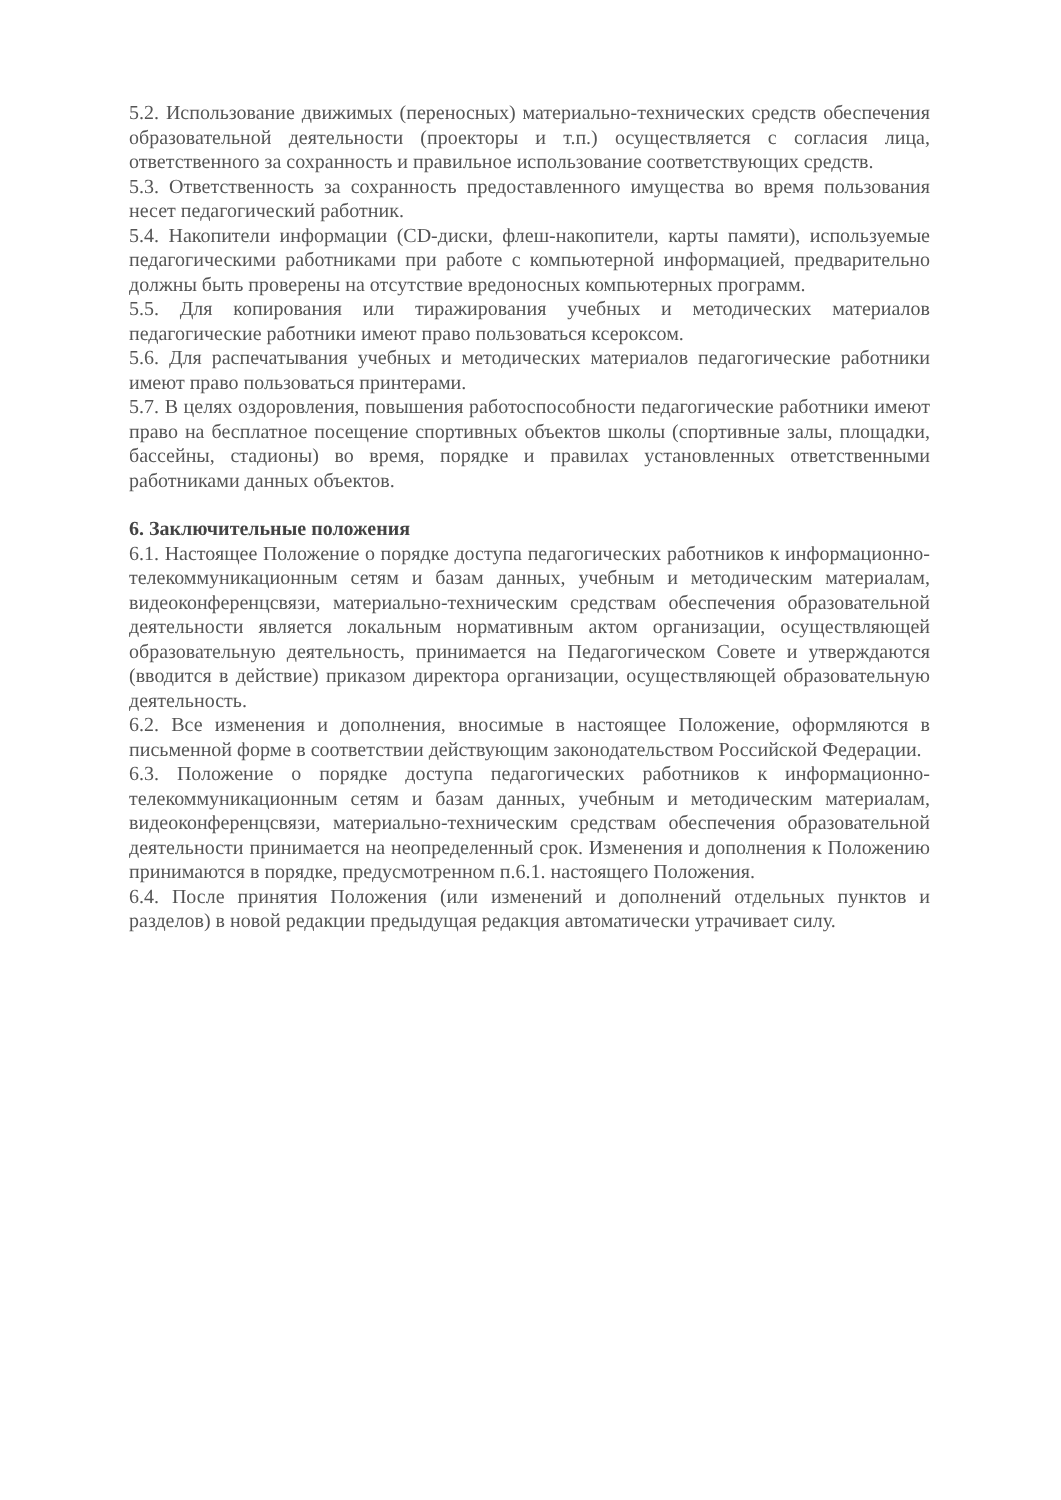5.2. Использование движимых (переносных) материально-технических средств обеспечения образовательной деятельности (проекторы и т.п.) осуществляется с согласия лица, ответственного за сохранность и правильное использование соответствующих средств.
5.3. Ответственность за сохранность предоставленного имущества во время пользования несет педагогический работник.
5.4. Накопители информации (CD-диски, флеш-накопители, карты памяти), используемые педагогическими работниками при работе с компьютерной информацией, предварительно должны быть проверены на отсутствие вредоносных компьютерных программ.
5.5. Для копирования или тиражирования учебных и методических материалов педагогические работники имеют право пользоваться ксероксом.
5.6. Для распечатывания учебных и методических материалов педагогические работники имеют право пользоваться принтерами.
5.7. В целях оздоровления, повышения работоспособности педагогические работники имеют право на бесплатное посещение спортивных объектов школы (спортивные залы, площадки, бассейны, стадионы) во время, порядке и правилах установленных ответственными работниками данных объектов.
6. Заключительные положения
6.1. Настоящее Положение о порядке доступа педагогических работников к информационно-телекоммуникационным сетям и базам данных, учебным и методическим материалам, видеоконференцсвязи, материально-техническим средствам обеспечения образовательной деятельности является локальным нормативным актом организации, осуществляющей образовательную деятельность, принимается на Педагогическом Совете и утверждаются (вводится в действие) приказом директора организации, осуществляющей образовательную деятельность.
6.2. Все изменения и дополнения, вносимые в настоящее Положение, оформляются в письменной форме в соответствии действующим законодательством Российской Федерации.
6.3. Положение о порядке доступа педагогических работников к информационно-телекоммуникационным сетям и базам данных, учебным и методическим материалам, видеоконференцсвязи, материально-техническим средствам обеспечения образовательной деятельности принимается на неопределенный срок. Изменения и дополнения к Положению принимаются в порядке, предусмотренном п.6.1. настоящего Положения.
6.4. После принятия Положения (или изменений и дополнений отдельных пунктов и разделов) в новой редакции предыдущая редакция автоматически утрачивает силу.